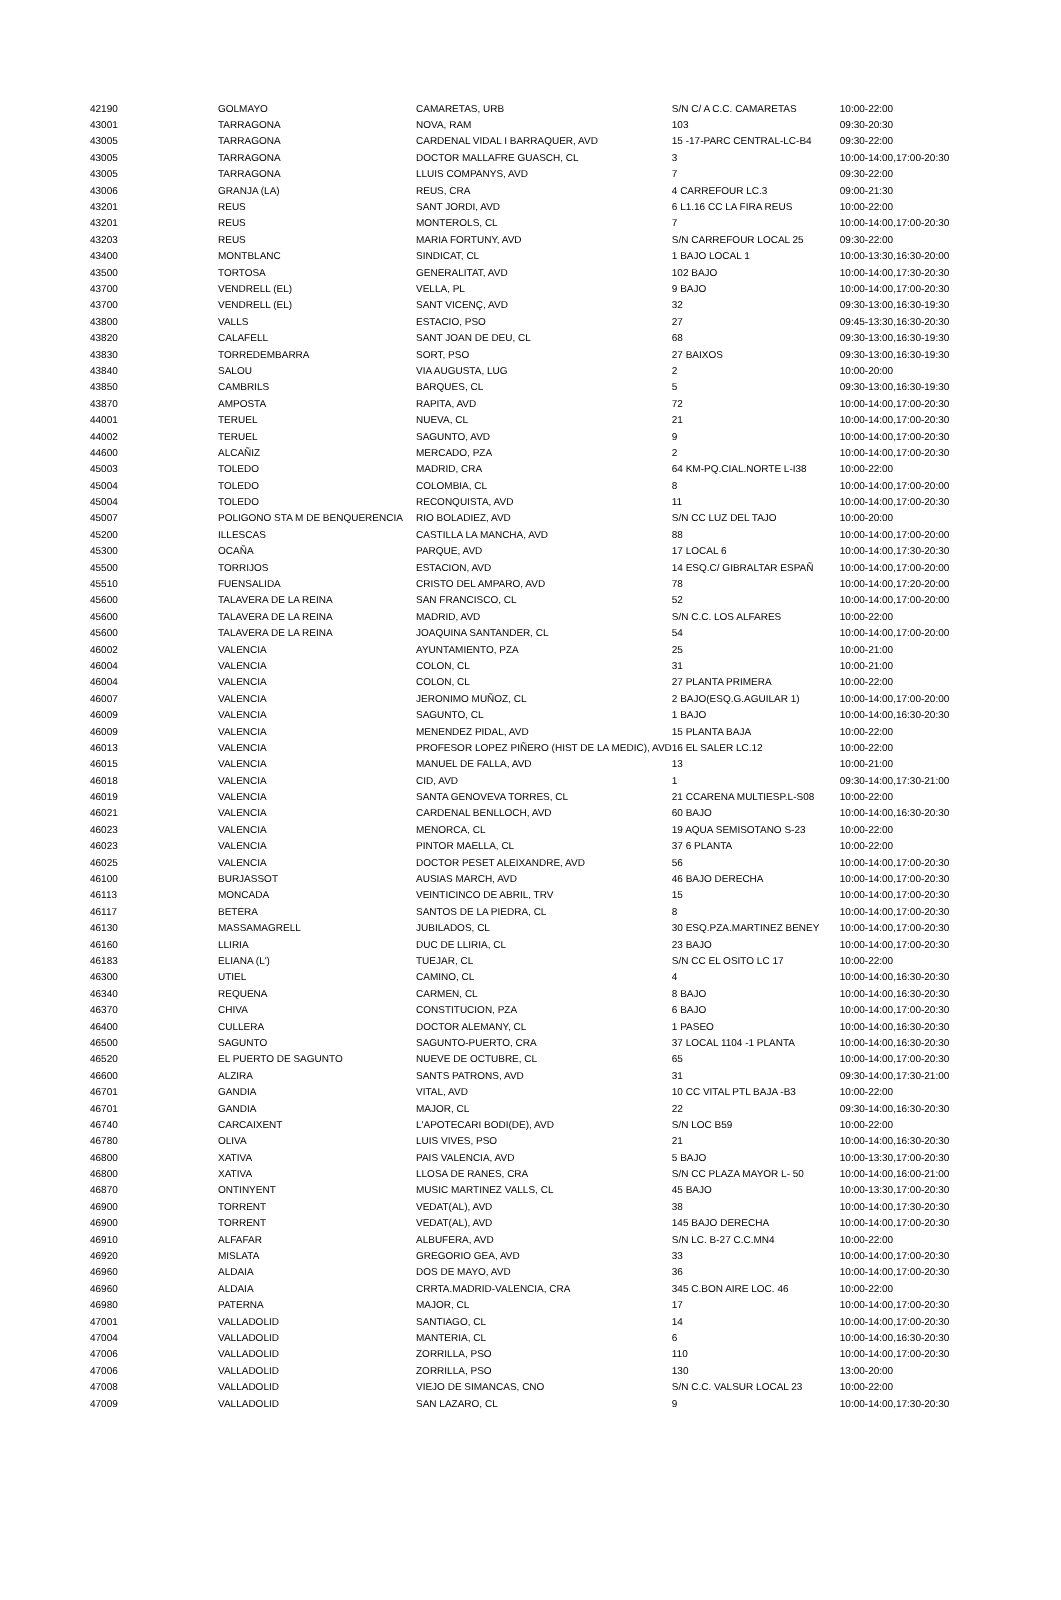| 42190 | GOLMAYO | CAMARETAS, URB | S/N C/ A C.C. CAMARETAS | 10:00-22:00 |
| 43001 | TARRAGONA | NOVA, RAM | 103 | 09:30-20:30 |
| 43005 | TARRAGONA | CARDENAL VIDAL I BARRAQUER, AVD | 15 -17-PARC CENTRAL-LC-B4 | 09:30-22:00 |
| 43005 | TARRAGONA | DOCTOR MALLAFRE GUASCH, CL | 3 | 10:00-14:00,17:00-20:30 |
| 43005 | TARRAGONA | LLUIS COMPANYS, AVD | 7 | 09:30-22:00 |
| 43006 | GRANJA (LA) | REUS, CRA | 4 CARREFOUR LC.3 | 09:00-21:30 |
| 43201 | REUS | SANT JORDI, AVD | 6 L1.16 CC LA FIRA REUS | 10:00-22:00 |
| 43201 | REUS | MONTEROLS, CL | 7 | 10:00-14:00,17:00-20:30 |
| 43203 | REUS | MARIA FORTUNY, AVD | S/N CARREFOUR LOCAL 25 | 09:30-22:00 |
| 43400 | MONTBLANC | SINDICAT, CL | 1 BAJO LOCAL 1 | 10:00-13:30,16:30-20:00 |
| 43500 | TORTOSA | GENERALITAT, AVD | 102 BAJO | 10:00-14:00,17:30-20:30 |
| 43700 | VENDRELL (EL) | VELLA, PL | 9 BAJO | 10:00-14:00,17:00-20:30 |
| 43700 | VENDRELL (EL) | SANT VICENÇ, AVD | 32 | 09:30-13:00,16:30-19:30 |
| 43800 | VALLS | ESTACIO, PSO | 27 | 09:45-13:30,16:30-20:30 |
| 43820 | CALAFELL | SANT JOAN DE DEU, CL | 68 | 09:30-13:00,16:30-19:30 |
| 43830 | TORREDEMBARRA | SORT, PSO | 27 BAIXOS | 09:30-13:00,16:30-19:30 |
| 43840 | SALOU | VIA AUGUSTA, LUG | 2 | 10:00-20:00 |
| 43850 | CAMBRILS | BARQUES, CL | 5 | 09:30-13:00,16:30-19:30 |
| 43870 | AMPOSTA | RAPITA, AVD | 72 | 10:00-14:00,17:00-20:30 |
| 44001 | TERUEL | NUEVA, CL | 21 | 10:00-14:00,17:00-20:30 |
| 44002 | TERUEL | SAGUNTO, AVD | 9 | 10:00-14:00,17:00-20:30 |
| 44600 | ALCAÑIZ | MERCADO, PZA | 2 | 10:00-14:00,17:00-20:30 |
| 45003 | TOLEDO | MADRID, CRA | 64 KM-PQ.CIAL.NORTE L-I38 | 10:00-22:00 |
| 45004 | TOLEDO | COLOMBIA, CL | 8 | 10:00-14:00,17:00-20:00 |
| 45004 | TOLEDO | RECONQUISTA, AVD | 11 | 10:00-14:00,17:00-20:30 |
| 45007 | POLIGONO STA M DE BENQUERENCIA | RIO BOLADIEZ, AVD | S/N CC LUZ DEL TAJO | 10:00-20:00 |
| 45200 | ILLESCAS | CASTILLA LA MANCHA, AVD | 88 | 10:00-14:00,17:00-20:00 |
| 45300 | OCAÑA | PARQUE, AVD | 17 LOCAL 6 | 10:00-14:00,17:30-20:30 |
| 45500 | TORRIJOS | ESTACION, AVD | 14 ESQ.C/ GIBRALTAR ESPAÑ | 10:00-14:00,17:00-20:00 |
| 45510 | FUENSALIDA | CRISTO DEL AMPARO, AVD | 78 | 10:00-14:00,17:20-20:00 |
| 45600 | TALAVERA DE LA REINA | SAN FRANCISCO, CL | 52 | 10:00-14:00,17:00-20:00 |
| 45600 | TALAVERA DE LA REINA | MADRID, AVD | S/N C.C. LOS ALFARES | 10:00-22:00 |
| 45600 | TALAVERA DE LA REINA | JOAQUINA SANTANDER, CL | 54 | 10:00-14:00,17:00-20:00 |
| 46002 | VALENCIA | AYUNTAMIENTO, PZA | 25 | 10:00-21:00 |
| 46004 | VALENCIA | COLON, CL | 31 | 10:00-21:00 |
| 46004 | VALENCIA | COLON, CL | 27 PLANTA PRIMERA | 10:00-22:00 |
| 46007 | VALENCIA | JERONIMO MUÑOZ, CL | 2 BAJO(ESQ.G.AGUILAR 1) | 10:00-14:00,17:00-20:00 |
| 46009 | VALENCIA | SAGUNTO, CL | 1 BAJO | 10:00-14:00,16:30-20:30 |
| 46009 | VALENCIA | MENENDEZ PIDAL, AVD | 15 PLANTA BAJA | 10:00-22:00 |
| 46013 | VALENCIA | PROFESOR LOPEZ PIÑERO (HIST DE LA MEDIC), AVD | 16 EL SALER LC.12 | 10:00-22:00 |
| 46015 | VALENCIA | MANUEL DE FALLA, AVD | 13 | 10:00-21:00 |
| 46018 | VALENCIA | CID, AVD | 1 | 09:30-14:00,17:30-21:00 |
| 46019 | VALENCIA | SANTA GENOVEVA TORRES, CL | 21 CCARENA MULTIESP.L-S08 | 10:00-22:00 |
| 46021 | VALENCIA | CARDENAL BENLLOCH, AVD | 60 BAJO | 10:00-14:00,16:30-20:30 |
| 46023 | VALENCIA | MENORCA, CL | 19 AQUA SEMISOTANO S-23 | 10:00-22:00 |
| 46023 | VALENCIA | PINTOR MAELLA, CL | 37 6 PLANTA | 10:00-22:00 |
| 46025 | VALENCIA | DOCTOR PESET ALEIXANDRE, AVD | 56 | 10:00-14:00,17:00-20:30 |
| 46100 | BURJASSOT | AUSIAS MARCH, AVD | 46 BAJO DERECHA | 10:00-14:00,17:00-20:30 |
| 46113 | MONCADA | VEINTICINCO DE ABRIL, TRV | 15 | 10:00-14:00,17:00-20:30 |
| 46117 | BETERA | SANTOS DE LA PIEDRA, CL | 8 | 10:00-14:00,17:00-20:30 |
| 46130 | MASSAMAGRELL | JUBILADOS, CL | 30 ESQ.PZA.MARTINEZ BENEY | 10:00-14:00,17:00-20:30 |
| 46160 | LLIRIA | DUC DE LLIRIA, CL | 23 BAJO | 10:00-14:00,17:00-20:30 |
| 46183 | ELIANA (L') | TUEJAR, CL | S/N CC EL OSITO LC 17 | 10:00-22:00 |
| 46300 | UTIEL | CAMINO, CL | 4 | 10:00-14:00,16:30-20:30 |
| 46340 | REQUENA | CARMEN, CL | 8 BAJO | 10:00-14:00,16:30-20:30 |
| 46370 | CHIVA | CONSTITUCION, PZA | 6 BAJO | 10:00-14:00,17:00-20:30 |
| 46400 | CULLERA | DOCTOR ALEMANY, CL | 1 PASEO | 10:00-14:00,16:30-20:30 |
| 46500 | SAGUNTO | SAGUNTO-PUERTO, CRA | 37 LOCAL 1104 -1 PLANTA | 10:00-14:00,16:30-20:30 |
| 46520 | EL PUERTO DE SAGUNTO | NUEVE DE OCTUBRE, CL | 65 | 10:00-14:00,17:00-20:30 |
| 46600 | ALZIRA | SANTS PATRONS, AVD | 31 | 09:30-14:00,17:30-21:00 |
| 46701 | GANDIA | VITAL, AVD | 10 CC VITAL PTL BAJA -B3 | 10:00-22:00 |
| 46701 | GANDIA | MAJOR, CL | 22 | 09:30-14:00,16:30-20:30 |
| 46740 | CARCAIXENT | L'APOTECARI BODI(DE), AVD | S/N LOC B59 | 10:00-22:00 |
| 46780 | OLIVA | LUIS VIVES, PSO | 21 | 10:00-14:00,16:30-20:30 |
| 46800 | XATIVA | PAIS VALENCIA, AVD | 5 BAJO | 10:00-13:30,17:00-20:30 |
| 46800 | XATIVA | LLOSA DE RANES, CRA | S/N CC PLAZA MAYOR L- 50 | 10:00-14:00,16:00-21:00 |
| 46870 | ONTINYENT | MUSIC MARTINEZ VALLS, CL | 45 BAJO | 10:00-13:30,17:00-20:30 |
| 46900 | TORRENT | VEDAT(AL), AVD | 38 | 10:00-14:00,17:30-20:30 |
| 46900 | TORRENT | VEDAT(AL), AVD | 145 BAJO DERECHA | 10:00-14:00,17:00-20:30 |
| 46910 | ALFAFAR | ALBUFERA, AVD | S/N LC. B-27 C.C.MN4 | 10:00-22:00 |
| 46920 | MISLATA | GREGORIO GEA, AVD | 33 | 10:00-14:00,17:00-20:30 |
| 46960 | ALDAIA | DOS DE MAYO, AVD | 36 | 10:00-14:00,17:00-20:30 |
| 46960 | ALDAIA | CRRTA.MADRID-VALENCIA, CRA | 345 C.BON AIRE LOC. 46 | 10:00-22:00 |
| 46980 | PATERNA | MAJOR, CL | 17 | 10:00-14:00,17:00-20:30 |
| 47001 | VALLADOLID | SANTIAGO, CL | 14 | 10:00-14:00,17:00-20:30 |
| 47004 | VALLADOLID | MANTERIA, CL | 6 | 10:00-14:00,16:30-20:30 |
| 47006 | VALLADOLID | ZORRILLA, PSO | 110 | 10:00-14:00,17:00-20:30 |
| 47006 | VALLADOLID | ZORRILLA, PSO | 130 | 13:00-20:00 |
| 47008 | VALLADOLID | VIEJO DE SIMANCAS, CNO | S/N C.C. VALSUR LOCAL 23 | 10:00-22:00 |
| 47009 | VALLADOLID | SAN LAZARO, CL | 9 | 10:00-14:00,17:30-20:30 |